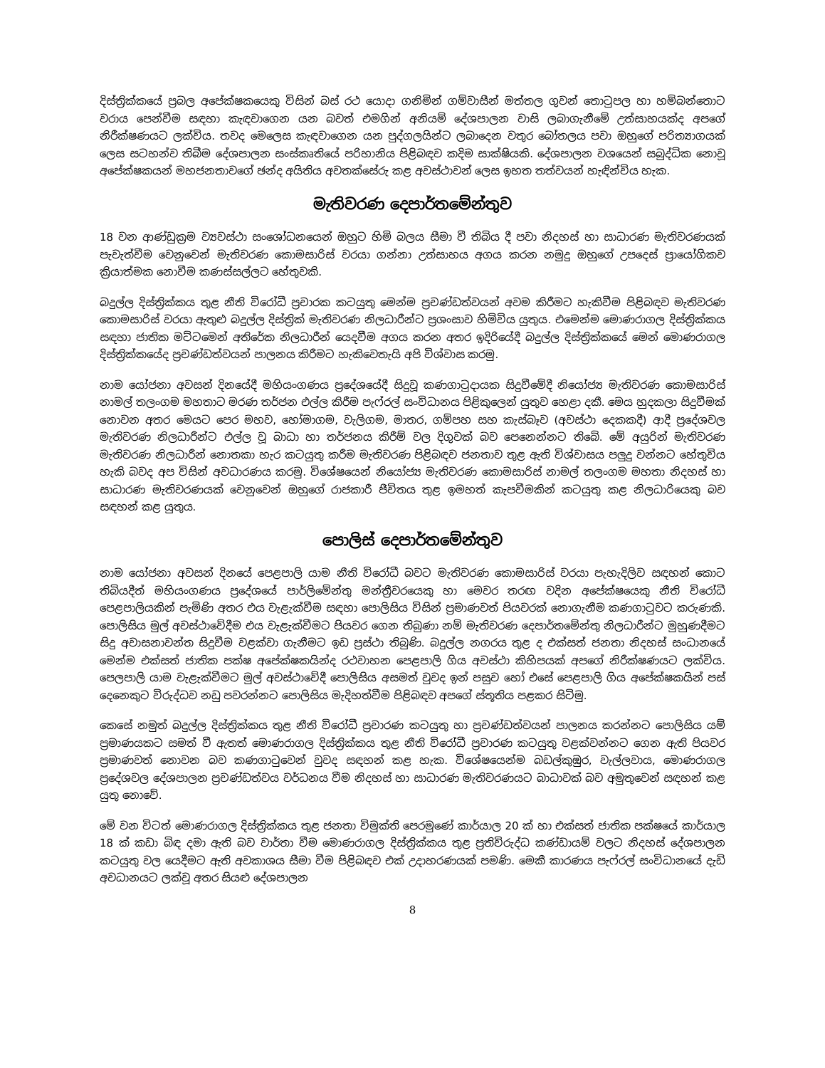දිස්ත්‍රික්කයේ ප්‍රබල අපේක්ෂකයෙකු විසින් බස් රථ යොදා ගනිමින් ගම්වාසීන් මත්තල ගුවන් තොටුපල හා හම්බන්තොට වරාය පෙන්වීම සඳහා කැඳවාගෙන යන බවත් එමගින් අනියම් දේශපාලන වාසි ලබාගැනීමේ උත්සාහයක්ද අපගේ නිරීක්ෂණයට ලක්විය. තවද මෙලෙස කැඳවාගෙන යන පුද්ගලයින්ට ලබාදෙන වතුර බෝතලය පවා ඔහුගේ පරිත්‍යාගයක් ලෙස සටහන්ව තිබීම දේශපාලන සංස්කෘතියේ පරිහානිය පිළිබඳව කදිම සාක්ෂියකි. දේශපාලන වශයෙන් සබුද්ධික නොවූ අපේක්ෂකයන් මහජනතාවගේ ඡන්ද අයිතිය අවතක්සේරු කළ අවස්ථාවන් ලෙස ඉහත තත්වයන් හැඳින්විය හැක.
මැතිවරණ දෙපාර්තමේන්තුව
18 වන ආණ්ඩුක්‍රම ව්‍යවස්ථා සංශෝධනයෙන් ඔහුට හිමි බලය සීමා වී තිබිය දී පවා නිදහස් හා සාධාරණ මැතිවරණයක් පැවැත්වීම වෙනුවෙන් මැතිවරණ කොමසාරිස් වරයා ගන්නා උත්සාහය අගය කරන නමුදු ඔහුගේ උපදෙස් ප්‍රායෝගිකව ක්‍රියාත්මක නොවීම කණස්සල්ලට හේතුවකි.
බදුල්ල දිස්ත්‍රික්කය තුළ නීති විරෝධී ප්‍රචාරක කටයුතු මෙන්ම ප්‍රචණ්ඩත්වයන් අවම කිරීමට හැකිවීම පිළිබඳව මැතිවරණ කොමසාරිස් වරයා ඇතුළු බදුල්ල දිස්ත්‍රික් මැතිවරණ නිලධාරීන්ට ප්‍රශංසාව හිමිවිය යුතුය. එමෙන්ම මොණරාගල දිස්ත්‍රික්කය සඳහා ජාතික මට්ටමෙන් අතිරේක නිලධාරීන් යෙදවීම අගය කරන අතර ඉදිරියේදී බදුල්ල දිස්ත්‍රික්කයේ මෙන් මොණරාගල දිස්ත්‍රික්කයේද ප්‍රචණ්ඩත්වයන් පාලනය කිරීමට හැකිවෙතැයි අපි විශ්වාස කරමු.
නාම යෝජනා අවසන් දිනයේදී මහියංගණය ප්‍රදේශයේදී සිදුවූ කණගාටුදායක සිදුවීමේදී නියෝජ්‍ය මැතිවරණ කොමසාරිස් නාමල් තලංගම මහතාට මරණ තර්ජන එල්ල කිරීම පැෆ්රල් සංවිධානය පිළිකුලෙන් යුතුව හෙළා දකී. මෙය හුදකලා සිදුවීමක් නොවන අතර මෙයට පෙර මහව, හෝමාගම, වැලිගම, මාතර, ගම්පහ සහ කැස්බෑව (අවස්ථා දෙකකදී) ආදී ප්‍රදේශවල මැතිවරණ නිලධාරීන්ට එල්ල වූ බාධා හා තර්ජනය කිරීම් වල දිගුවක් බව පෙනෙන්නට තිබේ. මේ අයුරින් මැතිවරණ මැතිවරණ නිලධාරීන් නොතකා හැර කටයුතු කරීම මැතිවරණ පිළිබඳව ජනතාව තුළ ඇති විශ්වාසය පලුදු වන්නට හේතුවිය හැකි බවද අප විසින් අවධාරණය කරමු. විශේෂයෙන් නියෝජ්‍ය මැතිවරණ කොමසාරිස් නාමල් තලංගම මහතා නිදහස් හා සාධාරණ මැතිවරණයක් වෙනුවෙන් ඔහුගේ රාජකාරී ජීවිතය තුළ ඉමහත් කැපවීමකින් කටයුතු කළ නිලධාරියෙකු බව සඳහන් කළ යුතුය.
පොලිස් දෙපාර්තමේන්තුව
නාම යෝජනා අවසන් දිනයේ පෙළපාලි යාම නීති විරෝධී බවට මැතිවරණ කොමසාරිස් වරයා පැහැදිලිව සඳහන් කොට තිබියදීත් මහියංගණය ප්‍රදේශයේ පාර්ලිමේන්තු මන්ත්‍රීවරයෙකු හා මෙවර තරඟ වදින අපේක්ෂයෙකු නීති විරෝධී පෙළපාලියකින් පැමිණි අතර එය වැළැක්වීම සඳහා පොලිසිය විසින් ප්‍රමාණවත් පියවරක් නොගැනීම කණගාටුවට කරුණකි. පොලිසිය මුල් අවස්ථාවේදීම එය වැළැක්වීමට පියවර ගෙන තිබුණා නම් මැතිවරණ දෙපාර්තමේන්තු නිලධාරීන්ට මුහුණදීමට සිදු අවාසනාවන්ත සිදුවීම වළක්වා ගැනීමට ඉඩ ප්‍රස්ථා තිබුණි. බදුල්ල නගරය තුළ ද එක්සත් ජනතා නිදහස් සංධානයේ මෙන්ම එක්සත් ජාතික පක්ෂ අපේක්ෂකයින්ද රථවාහන පෙළපාලි ගිය අවස්ථා කිහිපයක් අපගේ නිරීක්ෂණයට ලක්විය. පෙලපාලි යාම වැළැක්වීමට මුල් අවස්ථාවේදී පොලිසිය අසමත් වුවද ඉන් පසුව හෝ එසේ පෙළපාලි ගිය අපේක්ෂකයින් පස් දෙනෙකුට විරුද්ධව නඩු පවරන්නට පොලිසිය මැදිහත්වීම පිළිබඳව අපගේ ස්තූතිය පළකර සිටිමු.
කෙසේ නමුත් බදුල්ල දිස්ත්‍රික්කය තුළ නීති විරෝධී ප්‍රචාරණ කටයුතු හා ප්‍රචණ්ඩත්වයන් පාලනය කරන්නට පොලිසිය යම් ප්‍රමාණයකට සමත් වී ඇතත් මොණරාගල දිස්ත්‍රික්කය තුළ නීති විරෝධී ප්‍රචාරණ කටයුතු වළක්වන්නට ගෙන ඇති පියවර ප්‍රමාණවත් නොවන බව කණගාටුවෙන් වුවද සඳහන් කළ හැක. විශේෂයෙන්ම බඩල්කුඹුර, වැල්ලවාය, මොණරාගල ප්‍රදේශවල දේශපාලන ප්‍රචණ්ඩත්වය වර්ධනය වීම නිදහස් හා සාධාරණ මැතිවරණයට බාධාවක් බව අමුතුවෙන් සඳහන් කළ යුතු නොවේ.
මේ වන විටත් මොණරාගල දිස්ත්‍රික්කය තුළ ජනතා විමුක්ති පෙරමුණේ කාර්යාල 20 ක් හා එක්සත් ජාතික පක්ෂයේ කාර්යාල 18 ක් කඩා බිඳ දමා ඇති බව වාර්තා වීම මොණරාගල දිස්ත්‍රික්කය තුළ ප්‍රතිවිරුද්ධ කණ්ඩායම් වලට නිදහස් දේශපාලන කටයුතු වල යෙදීමට ඇති අවකාශය සීමා වීම පිළිබඳව එක් උදාහරණයක් පමණි. මෙකී කාරණය පැෆ්රල් සංවිධානයේ දැඩි අවධානයට ලක්වූ අතර සියළු දේශපාලන
8